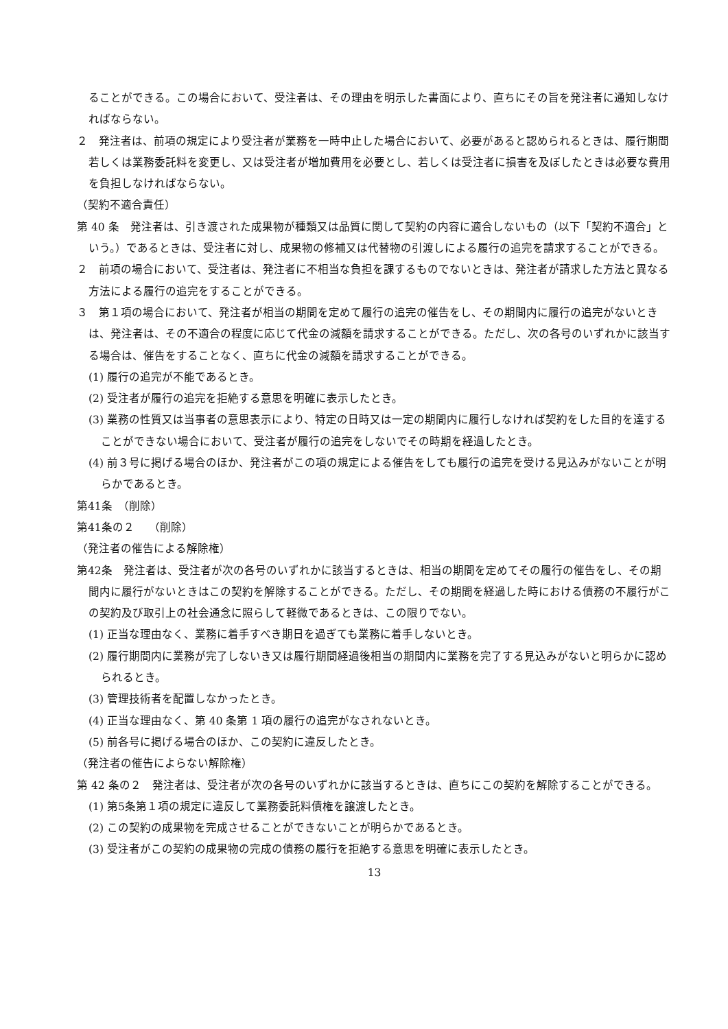ることができる。この場合において、受注者は、その理由を明示した書面により、直ちにその旨を発注者に通知しなければならない。
２　発注者は、前項の規定により受注者が業務を一時中止した場合において、必要があると認められるときは、履行期間若しくは業務委託料を変更し、又は受注者が増加費用を必要とし、若しくは受注者に損害を及ぼしたときは必要な費用を負担しなければならない。
（契約不適合責任）
第 40 条　発注者は、引き渡された成果物が種類又は品質に関して契約の内容に適合しないもの（以下「契約不適合」という。）であるときは、受注者に対し、成果物の修補又は代替物の引渡しによる履行の追完を請求することができる。
２　前項の場合において、受注者は、発注者に不相当な負担を課するものでないときは、発注者が請求した方法と異なる方法による履行の追完をすることができる。
３　第１項の場合において、発注者が相当の期間を定めて履行の追完の催告をし、その期間内に履行の追完がないときは、発注者は、その不適合の程度に応じて代金の減額を請求することができる。ただし、次の各号のいずれかに該当する場合は、催告をすることなく、直ちに代金の減額を請求することができる。
(1) 履行の追完が不能であるとき。
(2) 受注者が履行の追完を拒絶する意思を明確に表示したとき。
(3) 業務の性質又は当事者の意思表示により、特定の日時又は一定の期間内に履行しなければ契約をした目的を達することができない場合において、受注者が履行の追完をしないでその時期を経過したとき。
(4) 前３号に掲げる場合のほか、発注者がこの項の規定による催告をしても履行の追完を受ける見込みがないことが明らかであるとき。
第41条　（削除）
第41条の２　 （削除）
（発注者の催告による解除権）
第42条　発注者は、受注者が次の各号のいずれかに該当するときは、相当の期間を定めてその履行の催告をし、その期間内に履行がないときはこの契約を解除することができる。ただし、その期間を経過した時における債務の不履行がこの契約及び取引上の社会通念に照らして軽微であるときは、この限りでない。
(1) 正当な理由なく、業務に着手すべき期日を過ぎても業務に着手しないとき。
(2) 履行期間内に業務が完了しないき又は履行期間経過後相当の期間内に業務を完了する見込みがないと明らかに認められるとき。
(3) 管理技術者を配置しなかったとき。
(4) 正当な理由なく、第 40 条第 1 項の履行の追完がなされないとき。
(5) 前各号に掲げる場合のほか、この契約に違反したとき。
（発注者の催告によらない解除権）
第 42 条の２　発注者は、受注者が次の各号のいずれかに該当するときは、直ちにこの契約を解除することができる。
(1) 第5条第１項の規定に違反して業務委託料債権を譲渡したとき。
(2) この契約の成果物を完成させることができないことが明らかであるとき。
(3) 受注者がこの契約の成果物の完成の債務の履行を拒絶する意思を明確に表示したとき。
13